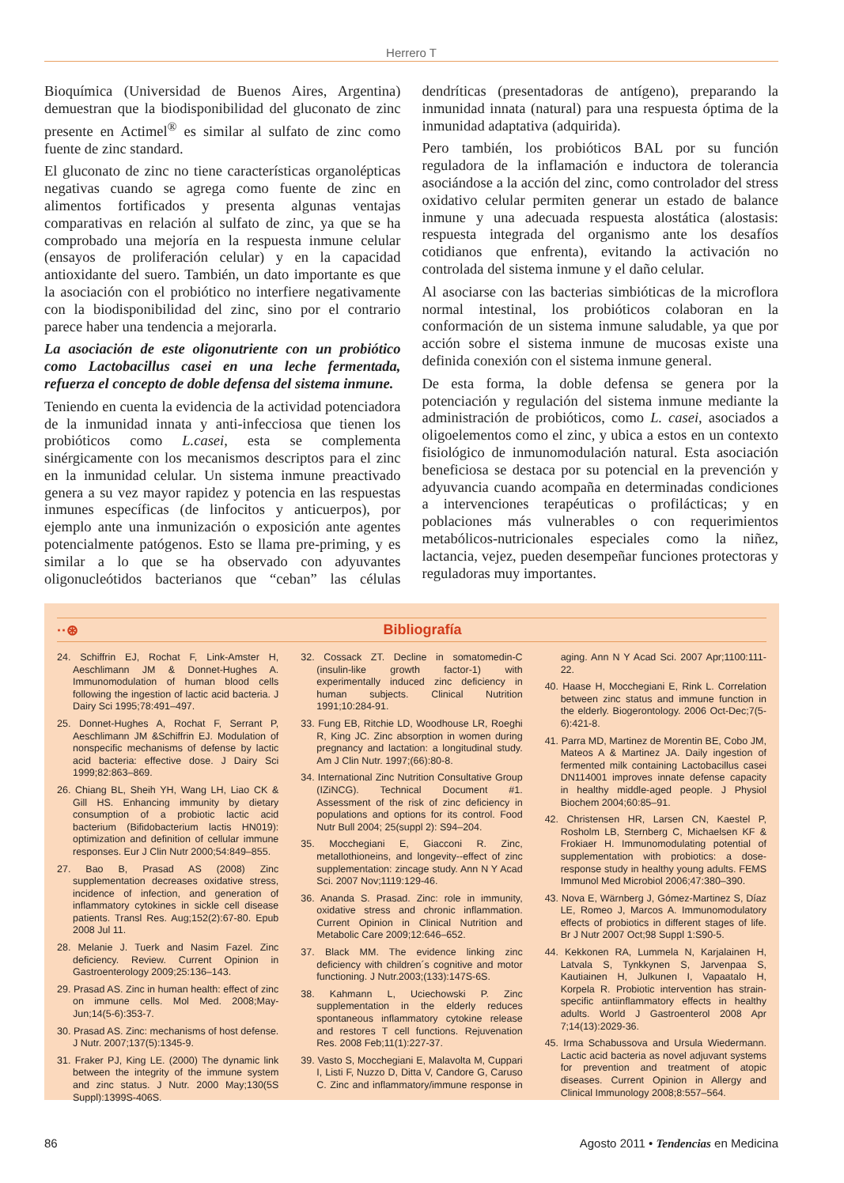Herrero T
Bioquímica (Universidad de Buenos Aires, Argentina) demuestran que la biodisponibilidad del gluconato de zinc presente en Actimel<sup>®</sup> es similar al sulfato de zinc como fuente de zinc standard.
El gluconato de zinc no tiene características organolépticas negativas cuando se agrega como fuente de zinc en alimentos fortificados y presenta algunas ventajas comparativas en relación al sulfato de zinc, ya que se ha comprobado una mejoría en la respuesta inmune celular (ensayos de proliferación celular) y en la capacidad antioxidante del suero. También, un dato importante es que la asociación con el probiótico no interfiere negativamente con la biodisponibilidad del zinc, sino por el contrario parece haber una tendencia a mejorarla.
La asociación de este oligonutriente con un probiótico como Lactobacillus casei en una leche fermentada, refuerza el concepto de doble defensa del sistema inmune.
Teniendo en cuenta la evidencia de la actividad potenciadora de la inmunidad innata y anti-infecciosa que tienen los probióticos como L.casei, esta se complementa sinérgicamente con los mecanismos descriptos para el zinc en la inmunidad celular. Un sistema inmune preactivado genera a su vez mayor rapidez y potencia en las respuestas inmunes específicas (de linfocitos y anticuerpos), por ejemplo ante una inmunización o exposición ante agentes potencialmente patógenos. Esto se llama pre-priming, y es similar a lo que se ha observado con adyuvantes oligonucleótidos bacterianos que “ceban” las células dendríticas (presentadoras de antígeno), preparando la inmunidad innata (natural) para una respuesta óptima de la inmunidad adaptativa (adquirida).
Pero también, los probióticos BAL por su función reguladora de la inflamación e inductora de tolerancia asociándose a la acción del zinc, como controlador del stress oxidativo celular permiten generar un estado de balance inmune y una adecuada respuesta alostática (alostasis: respuesta integrada del organismo ante los desafíos cotidianos que enfrenta), evitando la activación no controlada del sistema inmune y el daño celular.
Al asociarse con las bacterias simbióticas de la microflora normal intestinal, los probióticos colaboran en la conformación de un sistema inmune saludable, ya que por acción sobre el sistema inmune de mucosas existe una definida conexión con el sistema inmune general.
De esta forma, la doble defensa se genera por la potenciación y regulación del sistema inmune mediante la administración de probióticos, como L. casei, asociados a oligoelementos como el zinc, y ubica a estos en un contexto fisiológico de inmunomodulación natural. Esta asociación beneficiosa se destaca por su potencial en la prevención y adyuvancia cuando acompaña en determinadas condiciones a intervenciones terapéuticas o profilácticas; y en poblaciones más vulnerables o con requerimientos metabólicos-nutricionales especiales como la niñez, lactancia, vejez, pueden desempeñar funciones protectoras y reguladoras muy importantes.
··⊛ Bibliografía
24. Schiffrin EJ, Rochat F, Link-Amster H, Aeschlimann JM & Donnet-Hughes A. Immunomodulation of human blood cells following the ingestion of lactic acid bacteria. J Dairy Sci 1995;78:491–497.
25. Donnet-Hughes A, Rochat F, Serrant P, Aeschlimann JM &Schiffrin EJ. Modulation of nonspecific mechanisms of defense by lactic acid bacteria: effective dose. J Dairy Sci 1999;82:863–869.
26. Chiang BL, Sheih YH, Wang LH, Liao CK & Gill HS. Enhancing immunity by dietary consumption of a probiotic lactic acid bacterium (Bifidobacterium lactis HN019): optimization and definition of cellular immune responses. Eur J Clin Nutr 2000;54:849–855.
27. Bao B, Prasad AS (2008) Zinc supplementation decreases oxidative stress, incidence of infection, and generation of inflammatory cytokines in sickle cell disease patients. Transl Res. Aug;152(2):67-80. Epub 2008 Jul 11.
28. Melanie J. Tuerk and Nasim Fazel. Zinc deficiency. Review. Current Opinion in Gastroenterology 2009;25:136–143.
29. Prasad AS. Zinc in human health: effect of zinc on immune cells. Mol Med. 2008;May-Jun;14(5-6):353-7.
30. Prasad AS. Zinc: mechanisms of host defense. J Nutr. 2007;137(5):1345-9.
31. Fraker PJ, King LE. (2000) The dynamic link between the integrity of the immune system and zinc status. J Nutr. 2000 May;130(5S Suppl):1399S-406S.
32. Cossack ZT. Decline in somatomedin-C (insulin-like growth factor-1) with experimentally induced zinc deficiency in human subjects. Clinical Nutrition 1991;10:284-91.
33. Fung EB, Ritchie LD, Woodhouse LR, Roeghi R, King JC. Zinc absorption in women during pregnancy and lactation: a longitudinal study. Am J Clin Nutr. 1997;(66):80-8.
34. International Zinc Nutrition Consultative Group (IZiNCG). Technical Document #1. Assessment of the risk of zinc deficiency in populations and options for its control. Food Nutr Bull 2004; 25(suppl 2): S94–204.
35. Mocchegiani E, Giacconi R. Zinc, metallothioneins, and longevity--effect of zinc supplementation: zincage study. Ann N Y Acad Sci. 2007 Nov;1119:129-46.
36. Ananda S. Prasad. Zinc: role in immunity, oxidative stress and chronic inflammation. Current Opinion in Clinical Nutrition and Metabolic Care 2009;12:646–652.
37. Black MM. The evidence linking zinc deficiency with children´s cognitive and motor functioning. J Nutr.2003;(133):147S-6S.
38. Kahmann L, Uciechowski P. Zinc supplementation in the elderly reduces spontaneous inflammatory cytokine release and restores T cell functions. Rejuvenation Res. 2008 Feb;11(1):227-37.
39. Vasto S, Mocchegiani E, Malavolta M, Cuppari I, Listi F, Nuzzo D, Ditta V, Candore G, Caruso C. Zinc and inflammatory/immune response in aging. Ann N Y Acad Sci. 2007 Apr;1100:111-22.
40. Haase H, Mocchegiani E, Rink L. Correlation between zinc status and immune function in the elderly. Biogerontology. 2006 Oct-Dec;7(5-6):421-8.
41. Parra MD, Martinez de Morentin BE, Cobo JM, Mateos A & Martinez JA. Daily ingestion of fermented milk containing Lactobacillus casei DN114001 improves innate defense capacity in healthy middle-aged people. J Physiol Biochem 2004;60:85–91.
42. Christensen HR, Larsen CN, Kaestel P, Rosholm LB, Sternberg C, Michaelsen KF & Frokiaer H. Immunomodulating potential of supplementation with probiotics: a dose-response study in healthy young adults. FEMS Immunol Med Microbiol 2006;47:380–390.
43. Nova E, Wärnberg J, Gómez-Martinez S, Díaz LE, Romeo J, Marcos A. Immunomodulatory effects of probiotics in different stages of life. Br J Nutr 2007 Oct;98 Suppl 1:S90-5.
44. Kekkonen RA, Lummela N, Karjalainen H, Latvala S, Tynkkynen S, Jarvenpaa S, Kautiainen H, Julkunen I, Vapaatalo H, Korpela R. Probiotic intervention has strain-specific antiinflammatory effects in healthy adults. World J Gastroenterol 2008 Apr 7;14(13):2029-36.
45. Irma Schabussova and Ursula Wiedermann. Lactic acid bacteria as novel adjuvant systems for prevention and treatment of atopic diseases. Current Opinion in Allergy and Clinical Immunology 2008;8:557–564.
86 Agosto 2011 • Tendencias en Medicina